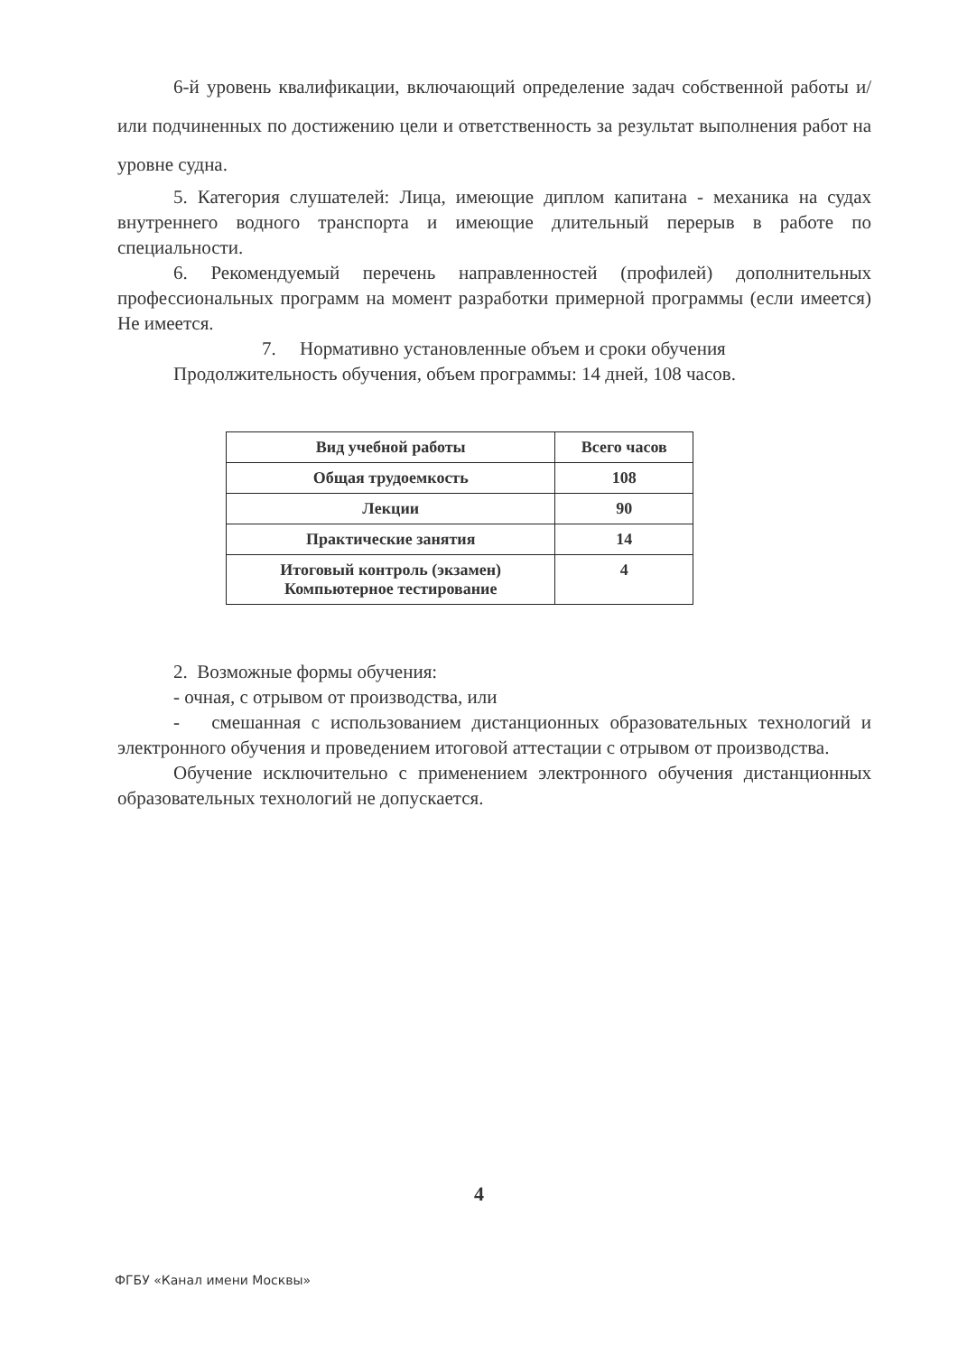6-й уровень квалификации, включающий определение задач собственной работы и/или подчиненных по достижению цели и ответственность за результат выполнения работ на уровне судна.
5. Категория слушателей: Лица, имеющие диплом капитана - механика на судах внутреннего водного транспорта и имеющие длительный перерыв в работе по специальности.
6. Рекомендуемый перечень направленностей (профилей) дополнительных профессиональных программ на момент разработки примерной программы (если имеется) Не имеется.
7. Нормативно установленные объем и сроки обучения
Продолжительность обучения, объем программы: 14 дней, 108 часов.
| Вид учебной работы | Всего часов |
| --- | --- |
| Общая трудоемкость | 108 |
| Лекции | 90 |
| Практические занятия | 14 |
| Итоговый контроль (экзамен) Компьютерное тестирование | 4 |
2. Возможные формы обучения:
- очная, с отрывом от производства, или
- смешанная с использованием дистанционных образовательных технологий и электронного обучения и проведением итоговой аттестации с отрывом от производства.
Обучение исключительно с применением электронного обучения дистанционных образовательных технологий не допускается.
4
ФГБУ «Канал имени Москвы»